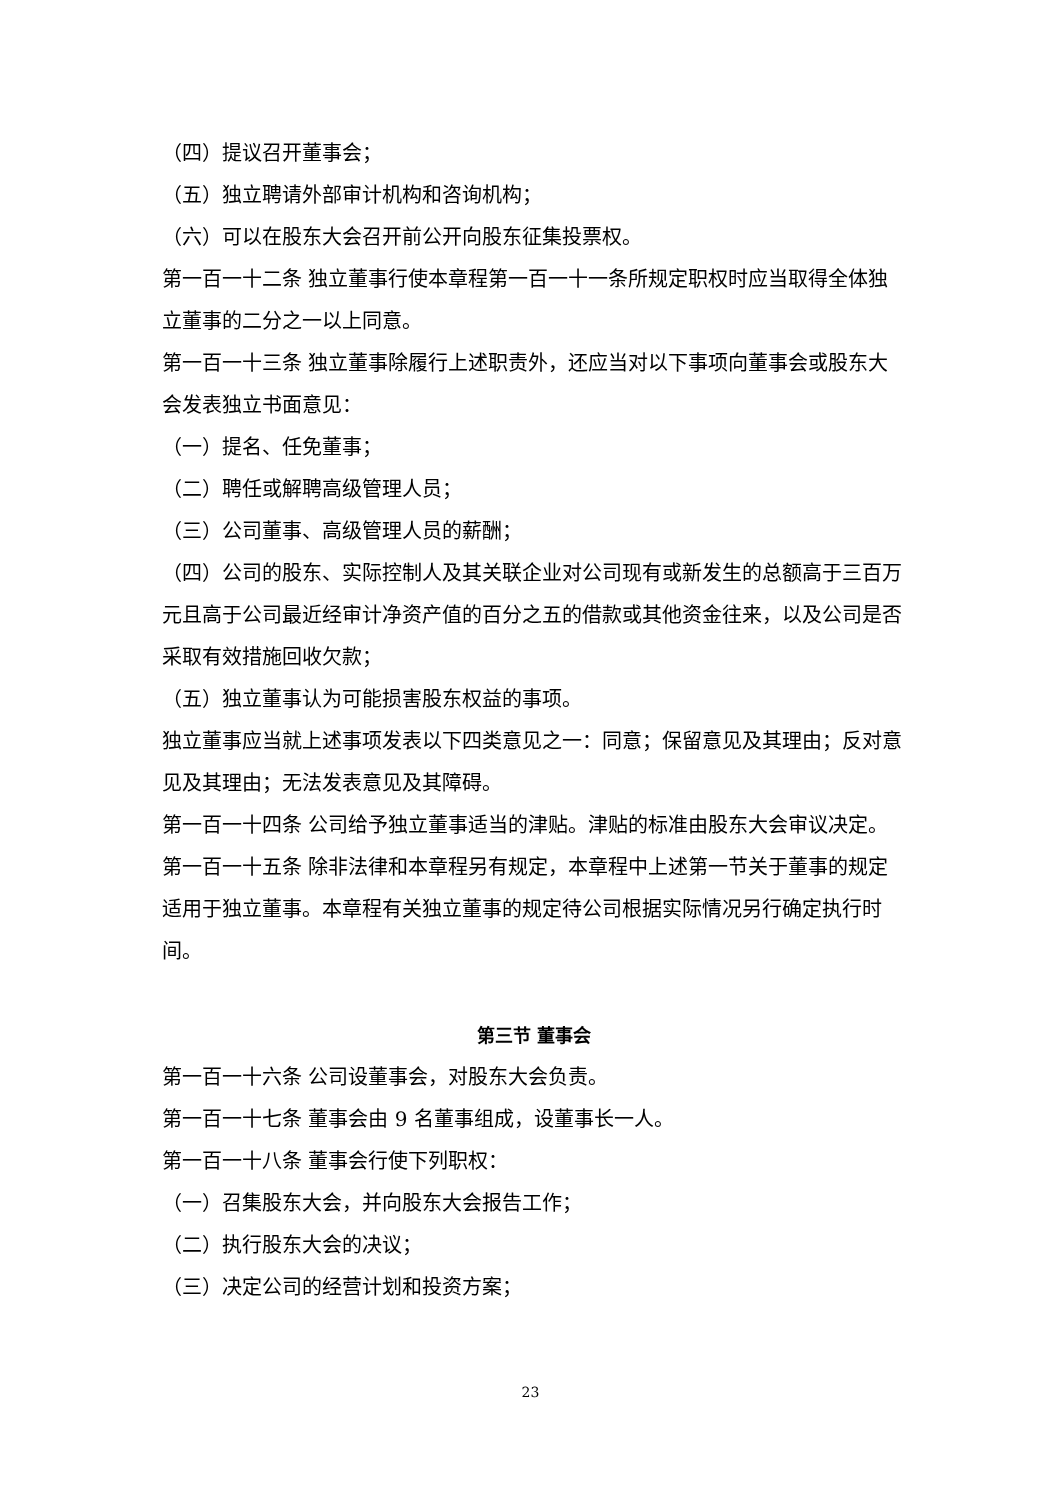（四）提议召开董事会；
（五）独立聘请外部审计机构和咨询机构；
（六）可以在股东大会召开前公开向股东征集投票权。
第一百一十二条 独立董事行使本章程第一百一十一条所规定职权时应当取得全体独立董事的二分之一以上同意。
第一百一十三条 独立董事除履行上述职责外，还应当对以下事项向董事会或股东大会发表独立书面意见：
（一）提名、任免董事；
（二）聘任或解聘高级管理人员；
（三）公司董事、高级管理人员的薪酬；
（四）公司的股东、实际控制人及其关联企业对公司现有或新发生的总额高于三百万元且高于公司最近经审计净资产值的百分之五的借款或其他资金往来，以及公司是否采取有效措施回收欠款；
（五）独立董事认为可能损害股东权益的事项。
独立董事应当就上述事项发表以下四类意见之一：同意；保留意见及其理由；反对意见及其理由；无法发表意见及其障碍。
第一百一十四条 公司给予独立董事适当的津贴。津贴的标准由股东大会审议决定。
第一百一十五条 除非法律和本章程另有规定，本章程中上述第一节关于董事的规定适用于独立董事。本章程有关独立董事的规定待公司根据实际情况另行确定执行时间。
第三节 董事会
第一百一十六条 公司设董事会，对股东大会负责。
第一百一十七条 董事会由 9 名董事组成，设董事长一人。
第一百一十八条 董事会行使下列职权：
（一）召集股东大会，并向股东大会报告工作；
（二）执行股东大会的决议；
（三）决定公司的经营计划和投资方案；
23